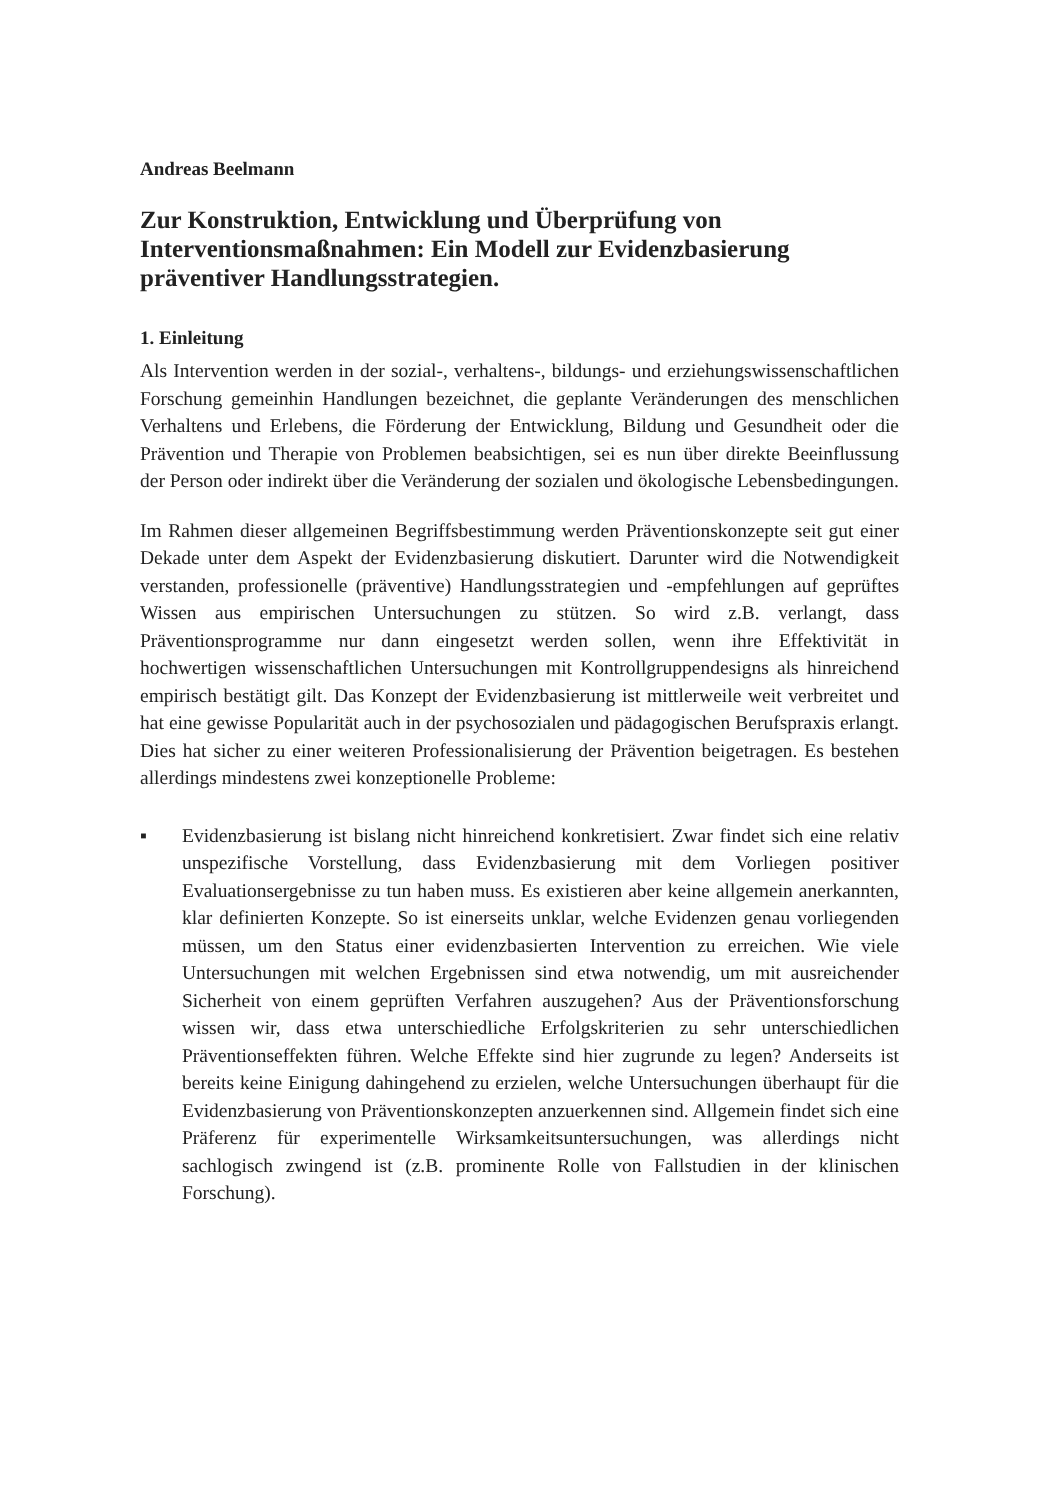Andreas Beelmann
Zur Konstruktion, Entwicklung und Überprüfung von Interventionsmaßnahmen: Ein Modell zur Evidenzbasierung präventiver Handlungsstrategien.
1. Einleitung
Als Intervention werden in der sozial-, verhaltens-, bildungs- und erziehungswissenschaftlichen Forschung gemeinhin Handlungen bezeichnet, die geplante Veränderungen des menschlichen Verhaltens und Erlebens, die Förderung der Entwicklung, Bildung und Gesundheit oder die Prävention und Therapie von Problemen beabsichtigen, sei es nun über direkte Beeinflussung der Person oder indirekt über die Veränderung der sozialen und ökologische Lebensbedingungen.
Im Rahmen dieser allgemeinen Begriffsbestimmung werden Präventionskonzepte seit gut einer Dekade unter dem Aspekt der Evidenzbasierung diskutiert. Darunter wird die Notwendigkeit verstanden, professionelle (präventive) Handlungsstrategien und -empfehlungen auf geprüftes Wissen aus empirischen Untersuchungen zu stützen. So wird z.B. verlangt, dass Präventionsprogramme nur dann eingesetzt werden sollen, wenn ihre Effektivität in hochwertigen wissenschaftlichen Untersuchungen mit Kontrollgruppendesigns als hinreichend empirisch bestätigt gilt. Das Konzept der Evidenzbasierung ist mittlerweile weit verbreitet und hat eine gewisse Popularität auch in der psychosozialen und pädagogischen Berufspraxis erlangt. Dies hat sicher zu einer weiteren Professionalisierung der Prävention beigetragen. Es bestehen allerdings mindestens zwei konzeptionelle Probleme:
▪ Evidenzbasierung ist bislang nicht hinreichend konkretisiert. Zwar findet sich eine relativ unspezifische Vorstellung, dass Evidenzbasierung mit dem Vorliegen positiver Evaluationsergebnisse zu tun haben muss. Es existieren aber keine allgemein anerkannten, klar definierten Konzepte. So ist einerseits unklar, welche Evidenzen genau vorliegenden müssen, um den Status einer evidenzbasierten Intervention zu erreichen. Wie viele Untersuchungen mit welchen Ergebnissen sind etwa notwendig, um mit ausreichender Sicherheit von einem geprüften Verfahren auszugehen? Aus der Präventionsforschung wissen wir, dass etwa unterschiedliche Erfolgskriterien zu sehr unterschiedlichen Präventionseffekten führen. Welche Effekte sind hier zugrunde zu legen? Anderseits ist bereits keine Einigung dahingehend zu erzielen, welche Untersuchungen überhaupt für die Evidenzbasierung von Präventionskonzepten anzuerkennen sind. Allgemein findet sich eine Präferenz für experimentelle Wirksamkeitsuntersuchungen, was allerdings nicht sachlogisch zwingend ist (z.B. prominente Rolle von Fallstudien in der klinischen Forschung).